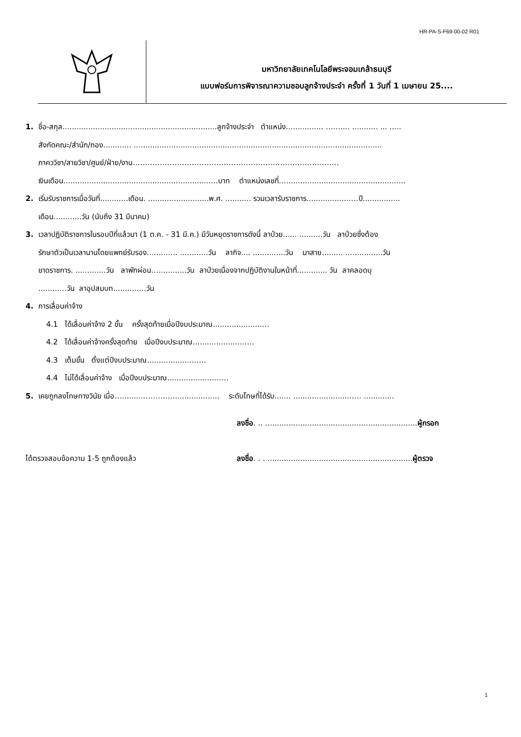HR-PA-S-F69-00-02 R01
มหาวิทยาลัยเทคโนโลยีพระจอมเกล้าธนบุรี
แบบฟอร์มการพิจารณาความชอบลูกจ้างประจำ ครั้งที่ 1 วันที่ 1 เมษายน 25....
1. ชื่อ-สกุล..................................................................ลูกจ้างประจำ ตำแหน่ง................ …….... ........... ... .....
สังกัดคณะ/สำนัก/กอง............ ..........................................................................................................
ภาคววิชา/สายวิชา/ศูนย์/ฝ่าย/งาน…………………………………………………………………………
เงินเดือน..................................................................บาท ตำแหน่งเลขที่…...................................................
2. เริ่มรับราชการเมื่อวันที่............เดือน. ..........................พ.ศ. ........... รวมเวลารับราชการ..................….ปี................
เดือน............วัน (นับถึง 31 มีนาคม)
3. เวลาปฏิบัติราชการในรอบปีที่แล้วมา (1 ต.ค. - 31 มี.ค.) มีวันหยุดราชการดังนี้ ลาป่วย...... ..........วัน ลาป่วยซึ่งต้อง
รักษาตัวเป็นเวลานานโดยแพทย์รับรอง.........…. ............วัน ลากิจ.... ..............วัน มาสาย......... ................วัน
ขาดราชการ. .............วัน ลาพักผ่อน…............วัน ลาป่วยเนื่องจากปฏิบัติงานในหน้าที่............. วัน ลาคลอดบุ
.........…วัน ลาอุปสมบท...........…วัน
4. การเลื่อนค่าจ้าง
4.1 ได้เลื่อนค่าจ้าง 2 ขั้น ครั้งสุดท้ายเมื่อปีงบประมาณ.....................…
4.2 ได้เลื่อนค่าจ้างครั้งสุดท้าย เมื่อปีงบประมาณ....................……
4.3 เต็มขั้น ตั้งแต่ปีงบประมาณ...................……
4.4 ไม่ได้เลื่อนค่าจ้าง เมื่อปีงบประมาณ....................……
5. เคยถูกลงโทษทางวินัย เมื่อ…..........…………................... ระดับโทษที่ได้รับ....... ..........................… .............
ลงชื่อ. .. .................................................................ผู้กรอก
ได้ตรวจสอบข้อความ 1-5 ถูกต้องแล้ว ลงชื่อ. . . ..............................................................ผู้ตรวจ
1